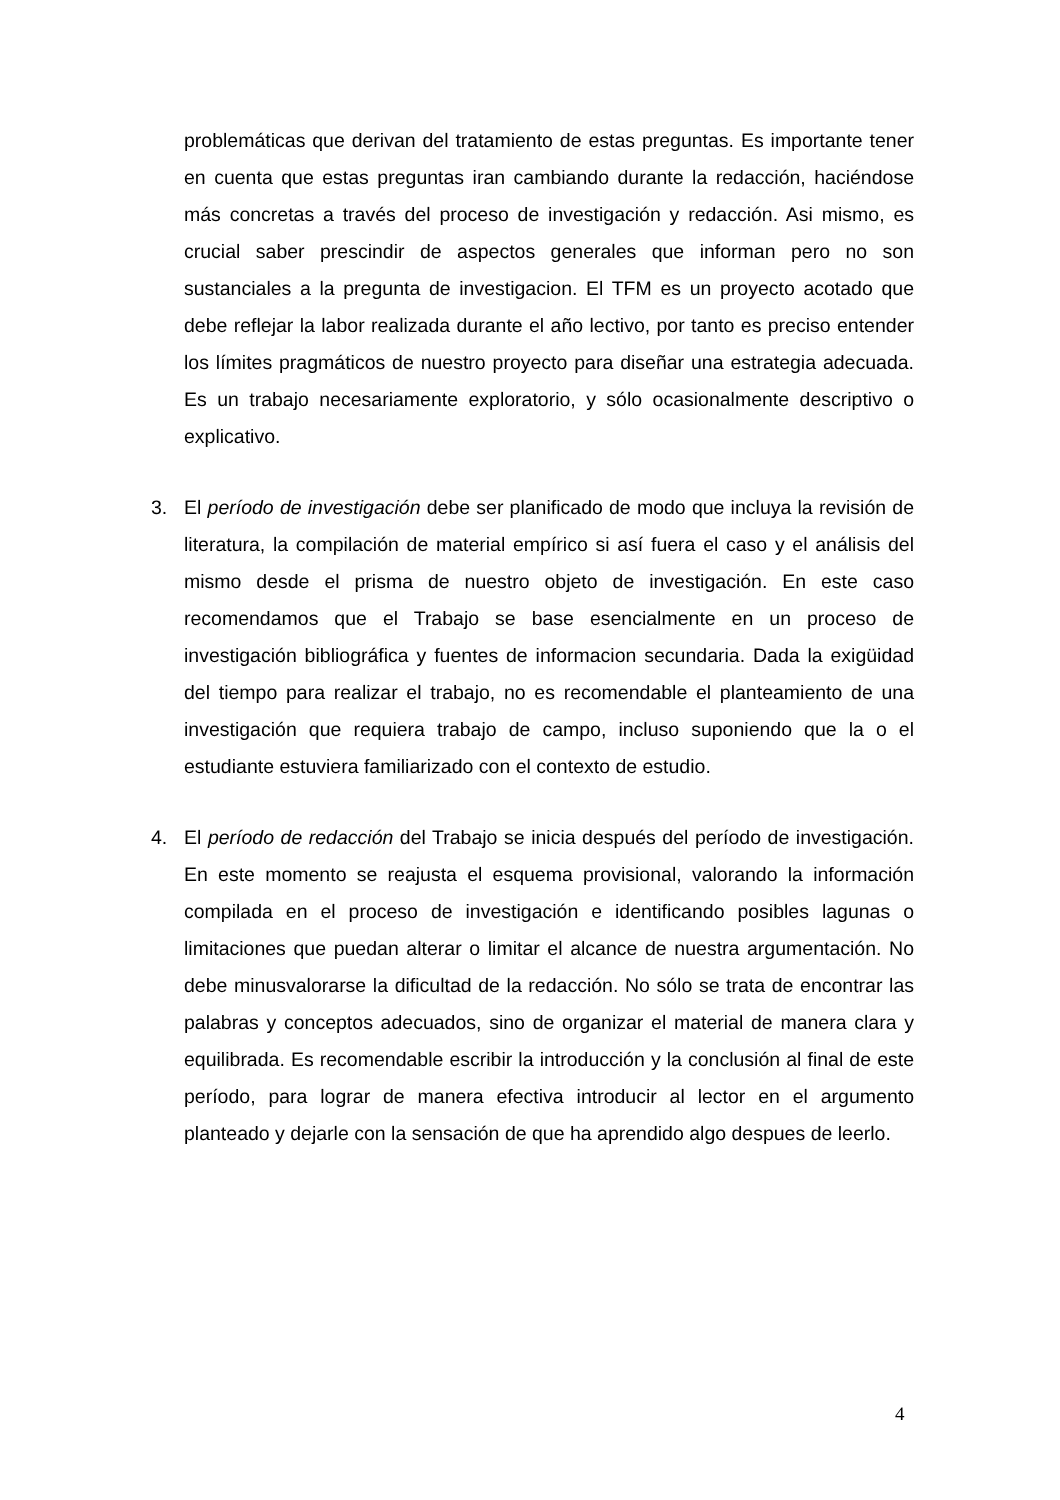problemáticas que derivan del tratamiento de estas preguntas. Es importante tener en cuenta que estas preguntas iran cambiando durante la redacción, haciéndose más concretas a través del proceso de investigación y redacción. Asi mismo, es crucial saber prescindir de aspectos generales que informan pero no son sustanciales a la pregunta de investigacion. El TFM es un proyecto acotado que debe reflejar la labor realizada durante el año lectivo, por tanto es preciso entender los límites pragmáticos de nuestro proyecto para diseñar una estrategia adecuada. Es un trabajo necesariamente exploratorio, y sólo ocasionalmente descriptivo o explicativo.
3. El período de investigación debe ser planificado de modo que incluya la revisión de literatura, la compilación de material empírico si así fuera el caso y el análisis del mismo desde el prisma de nuestro objeto de investigación. En este caso recomendamos que el Trabajo se base esencialmente en un proceso de investigación bibliográfica y fuentes de informacion secundaria. Dada la exigüidad del tiempo para realizar el trabajo, no es recomendable el planteamiento de una investigación que requiera trabajo de campo, incluso suponiendo que la o el estudiante estuviera familiarizado con el contexto de estudio.
4. El período de redacción del Trabajo se inicia después del período de investigación. En este momento se reajusta el esquema provisional, valorando la información compilada en el proceso de investigación e identificando posibles lagunas o limitaciones que puedan alterar o limitar el alcance de nuestra argumentación. No debe minusvalorarse la dificultad de la redacción. No sólo se trata de encontrar las palabras y conceptos adecuados, sino de organizar el material de manera clara y equilibrada. Es recomendable escribir la introducción y la conclusión al final de este período, para lograr de manera efectiva introducir al lector en el argumento planteado y dejarle con la sensación de que ha aprendido algo despues de leerlo.
4